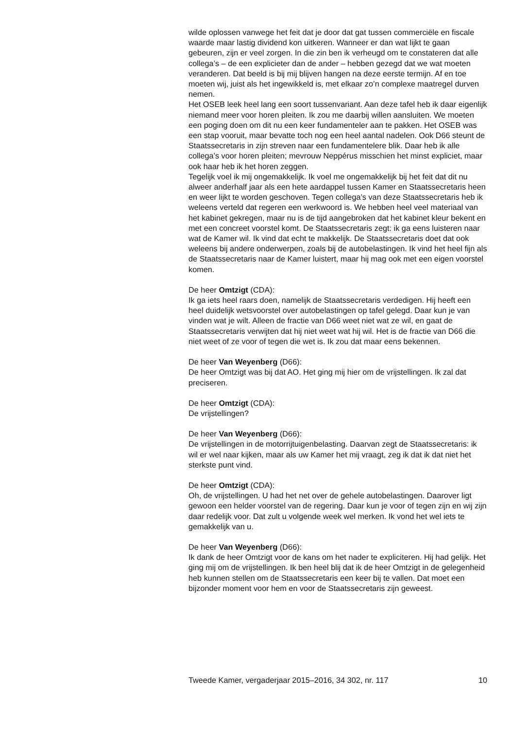wilde oplossen vanwege het feit dat je door dat gat tussen commerciële en fiscale waarde maar lastig dividend kon uitkeren. Wanneer er dan wat lijkt te gaan gebeuren, zijn er veel zorgen. In die zin ben ik verheugd om te constateren dat alle collega’s – de een explicieter dan de ander – hebben gezegd dat we wat moeten veranderen. Dat beeld is bij mij blijven hangen na deze eerste termijn. Af en toe moeten wij, juist als het ingewikkeld is, met elkaar zo’n complexe maatregel durven nemen.
Het OSEB leek heel lang een soort tussenvariant. Aan deze tafel heb ik daar eigenlijk niemand meer voor horen pleiten. Ik zou me daarbij willen aansluiten. We moeten een poging doen om dit nu een keer fundamenteler aan te pakken. Het OSEB was een stap vooruit, maar bevatte toch nog een heel aantal nadelen. Ook D66 steunt de Staatssecretaris in zijn streven naar een fundamentelere blik. Daar heb ik alle collega’s voor horen pleiten; mevrouw Neppérus misschien het minst expliciet, maar ook haar heb ik het horen zeggen.
Tegelijk voel ik mij ongemakkelijk. Ik voel me ongemakkelijk bij het feit dat dit nu alweer anderhalf jaar als een hete aardappel tussen Kamer en Staatssecretaris heen en weer lijkt te worden geschoven. Tegen collega’s van deze Staatssecretaris heb ik weleens verteld dat regeren een werkwoord is. We hebben heel veel materiaal van het kabinet gekregen, maar nu is de tijd aangebroken dat het kabinet kleur bekent en met een concreet voorstel komt. De Staatssecretaris zegt: ik ga eens luisteren naar wat de Kamer wil. Ik vind dat echt te makkelijk. De Staatssecretaris doet dat ook weleens bij andere onderwerpen, zoals bij de autobelastingen. Ik vind het heel fijn als de Staatssecretaris naar de Kamer luistert, maar hij mag ook met een eigen voorstel komen.
De heer Omtzigt (CDA):
Ik ga iets heel raars doen, namelijk de Staatssecretaris verdedigen. Hij heeft een heel duidelijk wetsvoorstel over autobelastingen op tafel gelegd. Daar kun je van vinden wat je wilt. Alleen de fractie van D66 weet niet wat ze wil, en gaat de Staatssecretaris verwijten dat hij niet weet wat hij wil. Het is de fractie van D66 die niet weet of ze voor of tegen die wet is. Ik zou dat maar eens bekennen.
De heer Van Weyenberg (D66):
De heer Omtzigt was bij dat AO. Het ging mij hier om de vrijstellingen. Ik zal dat preciseren.
De heer Omtzigt (CDA):
De vrijstellingen?
De heer Van Weyenberg (D66):
De vrijstellingen in de motorrijtuigenbelasting. Daarvan zegt de Staatssecretaris: ik wil er wel naar kijken, maar als uw Kamer het mij vraagt, zeg ik dat ik dat niet het sterkste punt vind.
De heer Omtzigt (CDA):
Oh, de vrijstellingen. U had het net over de gehele autobelastingen. Daarover ligt gewoon een helder voorstel van de regering. Daar kun je voor of tegen zijn en wij zijn daar redelijk voor. Dat zult u volgende week wel merken. Ik vond het wel iets te gemakkelijk van u.
De heer Van Weyenberg (D66):
Ik dank de heer Omtzigt voor de kans om het nader te expliciteren. Hij had gelijk. Het ging mij om de vrijstellingen. Ik ben heel blij dat ik de heer Omtzigt in de gelegenheid heb kunnen stellen om de Staatssecretaris een keer bij te vallen. Dat moet een bijzonder moment voor hem en voor de Staatssecretaris zijn geweest.
Tweede Kamer, vergaderjaar 2015–2016, 34 302, nr. 117 10